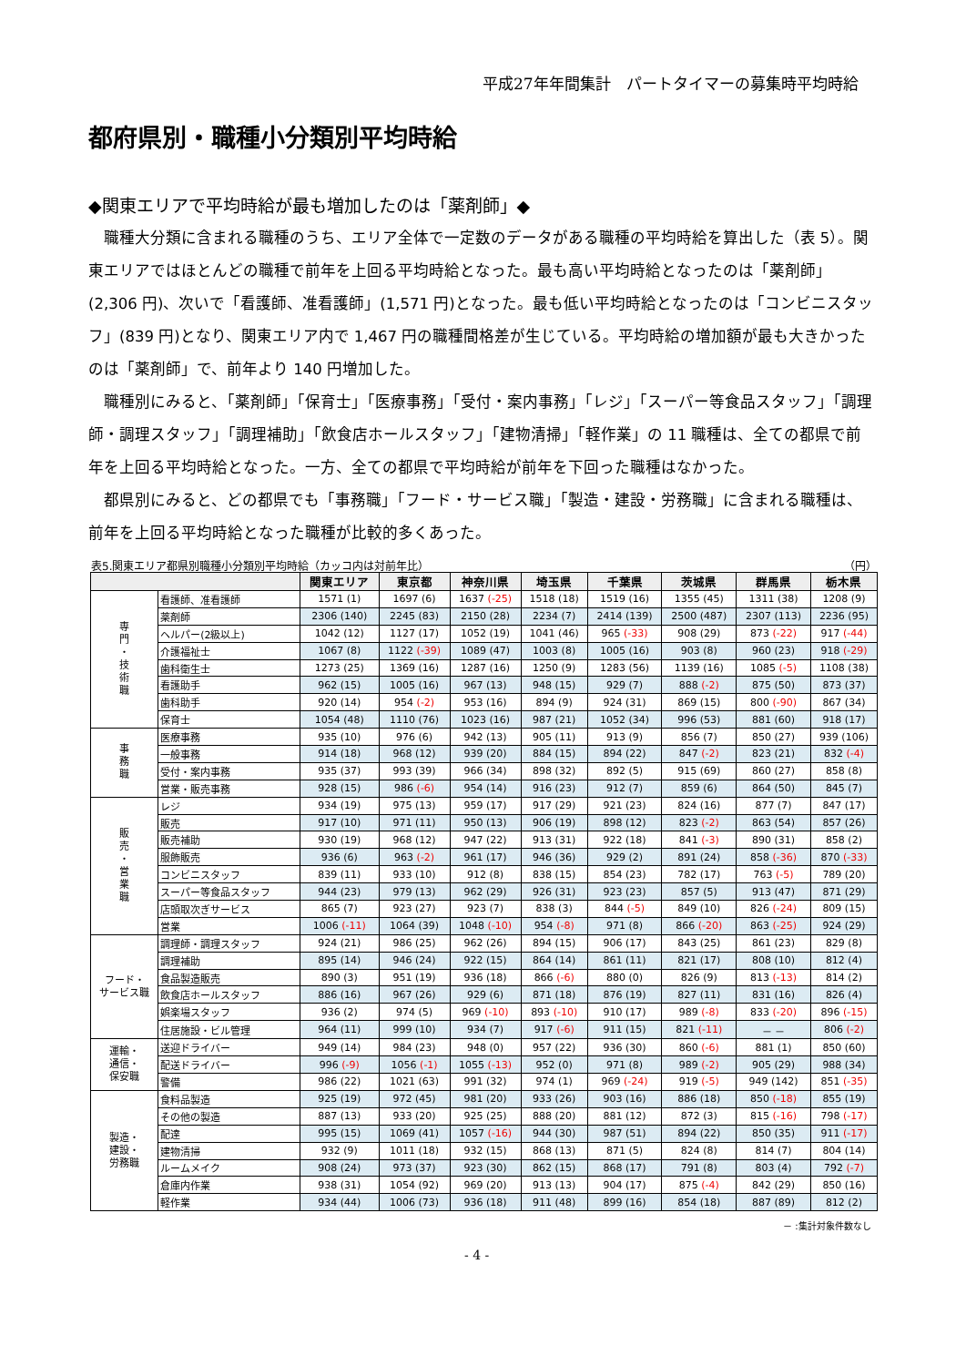平成27年年間集計　パートタイマーの募集時平均時給
都府県別・職種小分類別平均時給
◆関東エリアで平均時給が最も増加したのは「薬剤師」◆
職種大分類に含まれる職種のうち、エリア全体で一定数のデータがある職種の平均時給を算出した（表 5）。関東エリアではほとんどの職種で前年を上回る平均時給となった。最も高い平均時給となったのは「薬剤師」(2,306 円)、次いで「看護師、准看護師」(1,571 円)となった。最も低い平均時給となったのは「コンビニスタッフ」(839 円)となり、関東エリア内で 1,467 円の職種間格差が生じている。平均時給の増加額が最も大きかったのは「薬剤師」で、前年より 140 円増加した。
職種別にみると、「薬剤師」「保育士」「医療事務」「受付・案内事務」「レジ」「スーパー等食品スタッフ」「調理師・調理スタッフ」「調理補助」「飲食店ホールスタッフ」「建物清掃」「軽作業」の 11 職種は、全ての都県で前年を上回る平均時給となった。一方、全ての都県で平均時給が前年を下回った職種はなかった。
都県別にみると、どの都県でも「事務職」「フード・サービス職」「製造・建設・労務職」に含まれる職種は、前年を上回る平均時給となった職種が比較的多くあった。
表5.関東エリア都県別職種小分類別平均時給（カッコ内は対前年比） （円）
| | | 関東エリア | 東京都 | 神奈川県 | 埼玉県 | 千葉県 | 茨城県 | 群馬県 | 栃木県 |
| --- | --- | --- | --- | --- | --- | --- | --- | --- | --- |
| 専 門 ・ 技 術 職 | 看護師、准看護師 | 1571 (1) | 1697 (6) | 1637 (-25) | 1518 (18) | 1519 (16) | 1355 (45) | 1311 (38) | 1208 (9) |
| | 薬剤師 | 2306 (140) | 2245 (83) | 2150 (28) | 2234 (7) | 2414 (139) | 2500 (487) | 2307 (113) | 2236 (95) |
| | ヘルパー(2級以上) | 1042 (12) | 1127 (17) | 1052 (19) | 1041 (46) | 965 (-33) | 908 (29) | 873 (-22) | 917 (-44) |
| | 介護福祉士 | 1067 (8) | 1122 (-39) | 1089 (47) | 1003 (8) | 1005 (16) | 903 (8) | 960 (23) | 918 (-29) |
| | 歯科衛生士 | 1273 (25) | 1369 (16) | 1287 (16) | 1250 (9) | 1283 (56) | 1139 (16) | 1085 (-5) | 1108 (38) |
| | 看護助手 | 962 (15) | 1005 (16) | 967 (13) | 948 (15) | 929 (7) | 888 (-2) | 875 (50) | 873 (37) |
| | 歯科助手 | 920 (14) | 954 (-2) | 953 (16) | 894 (9) | 924 (31) | 869 (15) | 800 (-90) | 867 (34) |
| | 保育士 | 1054 (48) | 1110 (76) | 1023 (16) | 987 (21) | 1052 (34) | 996 (53) | 881 (60) | 918 (17) |
| 事 務 職 | 医療事務 | 935 (10) | 976 (6) | 942 (13) | 905 (11) | 913 (9) | 856 (7) | 850 (27) | 939 (106) |
| | 一般事務 | 914 (18) | 968 (12) | 939 (20) | 884 (15) | 894 (22) | 847 (-2) | 823 (21) | 832 (-4) |
| | 受付・案内事務 | 935 (37) | 993 (39) | 966 (34) | 898 (32) | 892 (5) | 915 (69) | 860 (27) | 858 (8) |
| | 営業・販売事務 | 928 (15) | 986 (-6) | 954 (14) | 916 (23) | 912 (7) | 859 (6) | 864 (50) | 845 (7) |
| 販 売 ・ 営 業 職 | レジ | 934 (19) | 975 (13) | 959 (17) | 917 (29) | 921 (23) | 824 (16) | 877 (7) | 847 (17) |
| | 販売 | 917 (10) | 971 (11) | 950 (13) | 906 (19) | 898 (12) | 823 (-2) | 863 (54) | 857 (26) |
| | 販売補助 | 930 (19) | 968 (12) | 947 (22) | 913 (31) | 922 (18) | 841 (-3) | 890 (31) | 858 (2) |
| | 服飾販売 | 936 (6) | 963 (-2) | 961 (17) | 946 (36) | 929 (2) | 891 (24) | 858 (-36) | 870 (-33) |
| | コンビニスタッフ | 839 (11) | 933 (10) | 912 (8) | 838 (15) | 854 (23) | 782 (17) | 763 (-5) | 789 (20) |
| | スーパー等食品スタッフ | 944 (23) | 979 (13) | 962 (29) | 926 (31) | 923 (23) | 857 (5) | 913 (47) | 871 (29) |
| | 店頭取次ぎサービス | 865 (7) | 923 (27) | 923 (7) | 838 (3) | 844 (-5) | 849 (10) | 826 (-24) | 809 (15) |
| | 営業 | 1006 (-11) | 1064 (39) | 1048 (-10) | 954 (-8) | 971 (8) | 866 (-20) | 863 (-25) | 924 (29) |
| フード・ サービス職 | 調理師・調理スタッフ | 924 (21) | 986 (25) | 962 (26) | 894 (15) | 906 (17) | 843 (25) | 861 (23) | 829 (8) |
| | 調理補助 | 895 (14) | 946 (24) | 922 (15) | 864 (14) | 861 (11) | 821 (17) | 808 (10) | 812 (4) |
| | 食品製造販売 | 890 (3) | 951 (19) | 936 (18) | 866 (-6) | 880 (0) | 826 (9) | 813 (-13) | 814 (2) |
| | 飲食店ホールスタッフ | 886 (16) | 967 (26) | 929 (6) | 871 (18) | 876 (19) | 827 (11) | 831 (16) | 826 (4) |
| | 娯楽場スタッフ | 936 (2) | 974 (5) | 969 (-10) | 893 (-10) | 910 (17) | 989 (-8) | 833 (-20) | 896 (-15) |
| | 住居施設・ビル管理 | 964 (11) | 999 (10) | 934 (7) | 917 (-6) | 911 (15) | 821 (-11) | － － | 806 (-2) |
| 運輸・ 通信・ 保安職 | 送迎ドライバー | 949 (14) | 984 (23) | 948 (0) | 957 (22) | 936 (30) | 860 (-6) | 881 (1) | 850 (60) |
| | 配送ドライバー | 996 (-9) | 1056 (-1) | 1055 (-13) | 952 (0) | 971 (8) | 989 (-2) | 905 (29) | 988 (34) |
| | 警備 | 986 (22) | 1021 (63) | 991 (32) | 974 (1) | 969 (-24) | 919 (-5) | 949 (142) | 851 (-35) |
| 製造・ 建設・ 労務職 | 食料品製造 | 925 (19) | 972 (45) | 981 (20) | 933 (26) | 903 (16) | 886 (18) | 850 (-18) | 855 (19) |
| | その他の製造 | 887 (13) | 933 (20) | 925 (25) | 888 (20) | 881 (12) | 872 (3) | 815 (-16) | 798 (-17) |
| | 配達 | 995 (15) | 1069 (41) | 1057 (-16) | 944 (30) | 987 (51) | 894 (22) | 850 (35) | 911 (-17) |
| | 建物清掃 | 932 (9) | 1011 (18) | 932 (15) | 868 (13) | 871 (5) | 824 (8) | 814 (7) | 804 (14) |
| | ルームメイク | 908 (24) | 973 (37) | 923 (30) | 862 (15) | 868 (17) | 791 (8) | 803 (4) | 792 (-7) |
| | 倉庫内作業 | 938 (31) | 1054 (92) | 969 (20) | 913 (13) | 904 (17) | 875 (-4) | 842 (29) | 850 (16) |
| | 軽作業 | 934 (44) | 1006 (73) | 936 (18) | 911 (48) | 899 (16) | 854 (18) | 887 (89) | 812 (2) |
－ :集計対象件数なし
- 4 -